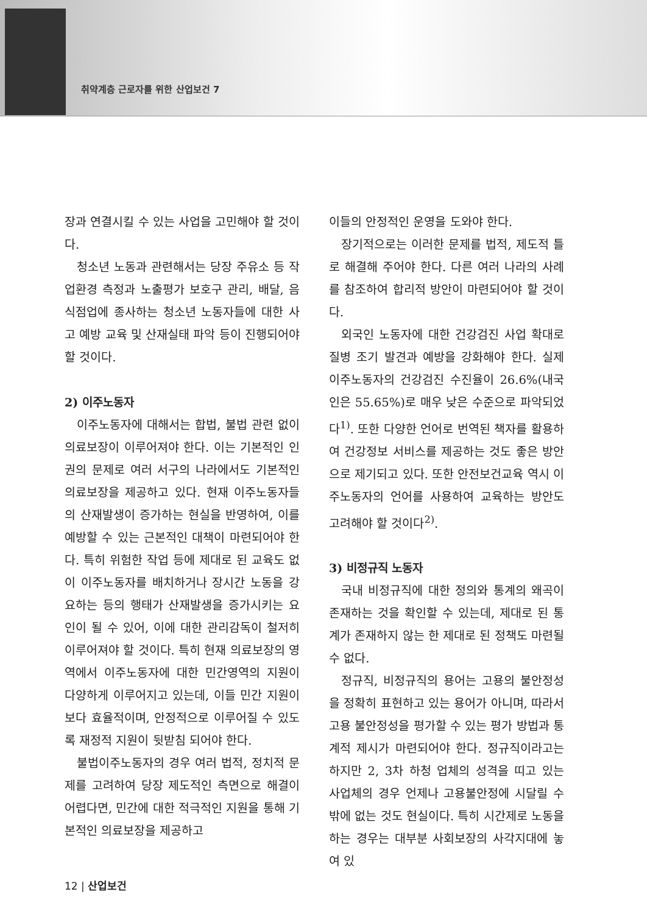취약계층 근로자를 위한 산업보건 7
장과 연결시킬 수 있는 사업을 고민해야 할 것이다.
청소년 노동과 관련해서는 당장 주유소 등 작업환경 측정과 노출평가 보호구 관리, 배달, 음식점업에 종사하는 청소년 노동자들에 대한 사고 예방 교육 및 산재실태 파악 등이 진행되어야 할 것이다.
2) 이주노동자
이주노동자에 대해서는 합법, 불법 관련 없이 의료보장이 이루어져야 한다. 이는 기본적인 인권의 문제로 여러 서구의 나라에서도 기본적인 의료보장을 제공하고 있다. 현재 이주노동자들의 산재발생이 증가하는 현실을 반영하여, 이를 예방할 수 있는 근본적인 대책이 마련되어야 한다. 특히 위험한 작업 등에 제대로 된 교육도 없이 이주노동자를 배치하거나 장시간 노동을 강요하는 등의 행태가 산재발생을 증가시키는 요인이 될 수 있어, 이에 대한 관리감독이 철저히 이루어져야 할 것이다. 특히 현재 의료보장의 영역에서 이주노동자에 대한 민간영역의 지원이 다양하게 이루어지고 있는데, 이들 민간 지원이 보다 효율적이며, 안정적으로 이루어질 수 있도록 재정적 지원이 뒷받침 되어야 한다.
불법이주노동자의 경우 여러 법적, 정치적 문제를 고려하여 당장 제도적인 측면으로 해결이 어렵다면, 민간에 대한 적극적인 지원을 통해 기본적인 의료보장을 제공하고
이들의 안정적인 운영을 도와야 한다.
장기적으로는 이러한 문제를 법적, 제도적 틀로 해결해 주어야 한다. 다른 여러 나라의 사례를 참조하여 합리적 방안이 마련되어야 할 것이다.
외국인 노동자에 대한 건강검진 사업 확대로 질병 조기 발견과 예방을 강화해야 한다. 실제 이주노동자의 건강검진 수진율이 26.6%(내국인은 55.65%)로 매우 낮은 수준으로 파악되었다<sup>1)</sup>. 또한 다양한 언어로 번역된 책자를 활용하여 건강정보 서비스를 제공하는 것도 좋은 방안으로 제기되고 있다. 또한 안전보건교육 역시 이주노동자의 언어를 사용하여 교육하는 방안도 고려해야 할 것이다<sup>2)</sup>.
3) 비정규직 노동자
국내 비정규직에 대한 정의와 통계의 왜곡이 존재하는 것을 확인할 수 있는데, 제대로 된 통계가 존재하지 않는 한 제대로 된 정책도 마련될 수 없다.
정규직, 비정규직의 용어는 고용의 불안정성을 정확히 표현하고 있는 용어가 아니며, 따라서 고용 불안정성을 평가할 수 있는 평가 방법과 통계적 제시가 마련되어야 한다. 정규직이라고는 하지만 2, 3차 하청 업체의 성격을 띠고 있는 사업체의 경우 언제나 고용불안정에 시달릴 수밖에 없는 것도 현실이다. 특히 시간제로 노동을 하는 경우는 대부분 사회보장의 사각지대에 놓여 있
12 | 산업보건